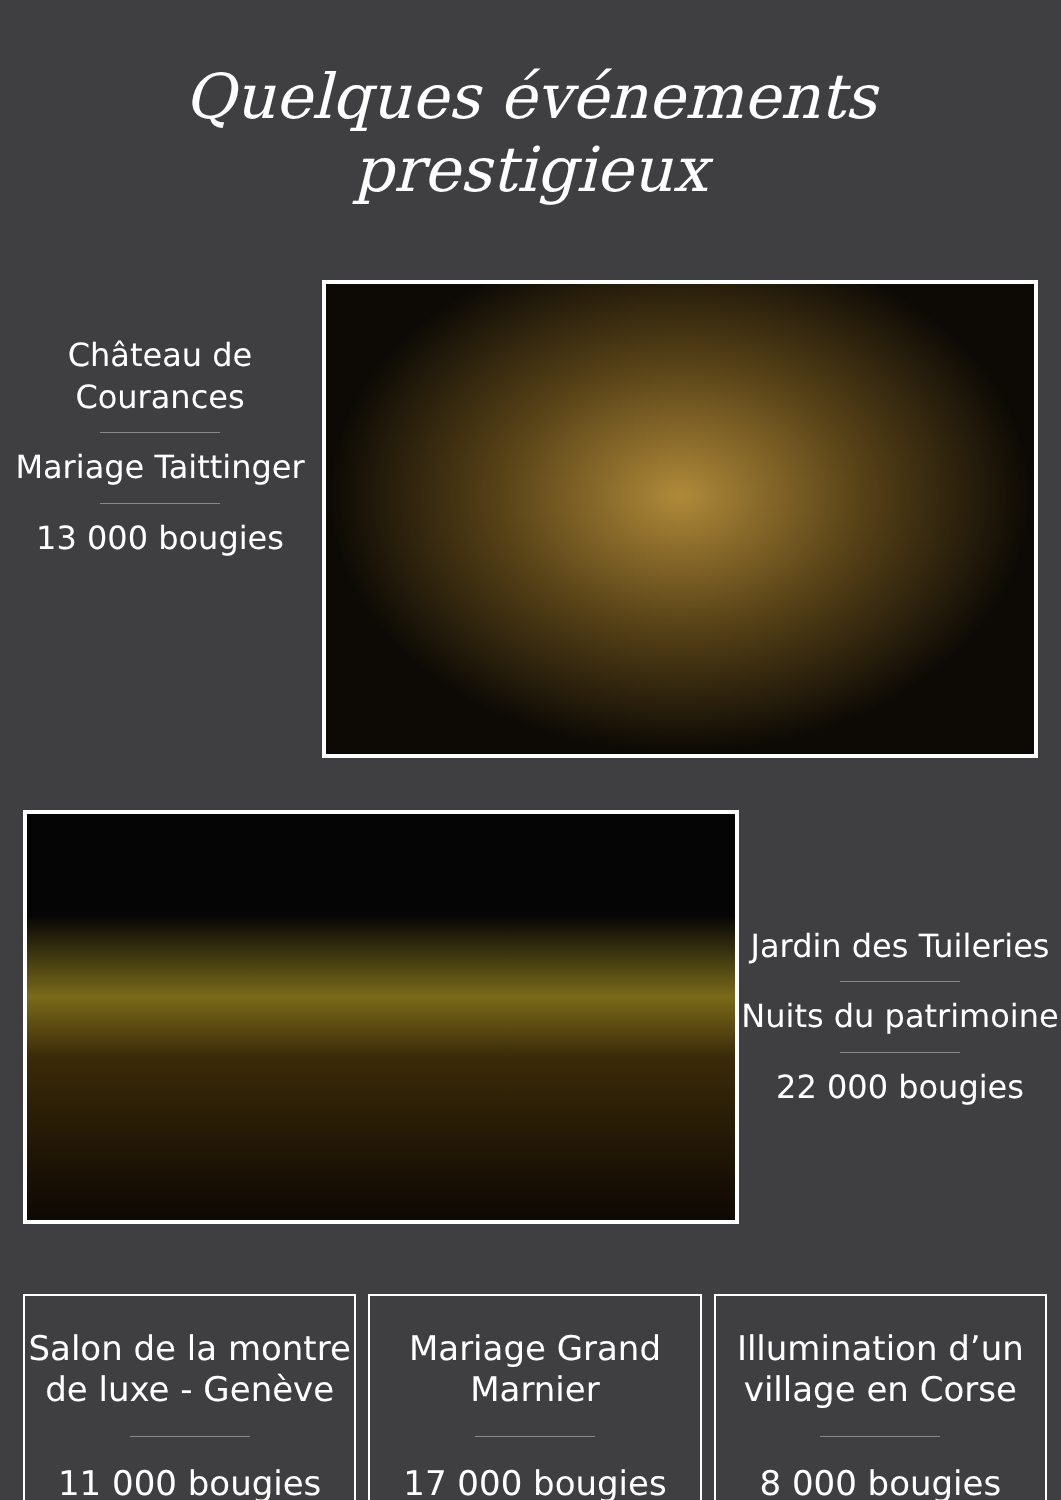Quelques événements prestigieux
Château de
Courances
Mariage Taittinger
13 000 bougies
Jardin des Tuileries
Nuits du patrimoine
22 000 bougies
Salon de la montre
de luxe - Genève
11 000 bougies
Mariage Grand
Marnier
17 000 bougies
Illumination d’un
village en Corse
8 000 bougies